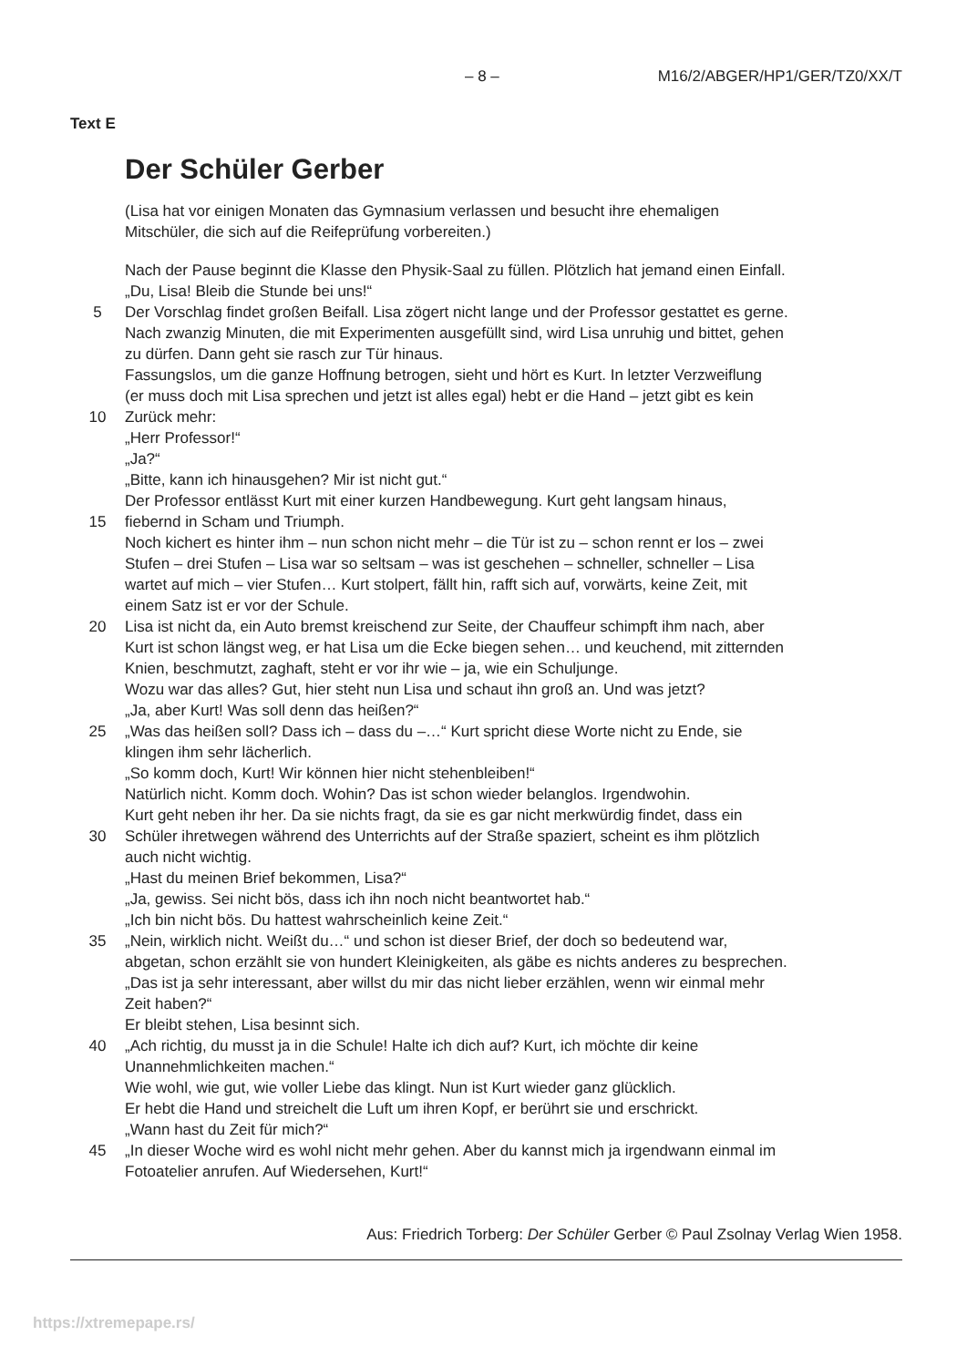– 8 – M16/2/ABGER/HP1/GER/TZ0/XX/T
Text E
Der Schüler Gerber
(Lisa hat vor einigen Monaten das Gymnasium verlassen und besucht ihre ehemaligen
Mitschüler, die sich auf die Reifeprüfung vorbereiten.)
Nach der Pause beginnt die Klasse den Physik-Saal zu füllen. Plötzlich hat jemand einen Einfall.
„Du, Lisa! Bleib die Stunde bei uns!“
5 Der Vorschlag findet großen Beifall. Lisa zögert nicht lange und der Professor gestattet es gerne.
Nach zwanzig Minuten, die mit Experimenten ausgefüllt sind, wird Lisa unruhig und bittet, gehen
zu dürfen. Dann geht sie rasch zur Tür hinaus.
Fassungslos, um die ganze Hoffnung betrogen, sieht und hört es Kurt. In letzter Verzweiflung
(er muss doch mit Lisa sprechen und jetzt ist alles egal) hebt er die Hand – jetzt gibt es kein
10 Zurück mehr:
„Herr Professor!“
„Ja?“
„Bitte, kann ich hinausgehen? Mir ist nicht gut.“
Der Professor entlässt Kurt mit einer kurzen Handbewegung. Kurt geht langsam hinaus,
15 fiebernd in Scham und Triumph.
Noch kichert es hinter ihm – nun schon nicht mehr – die Tür ist zu – schon rennt er los – zwei
Stufen – drei Stufen – Lisa war so seltsam – was ist geschehen – schneller, schneller – Lisa
wartet auf mich – vier Stufen… Kurt stolpert, fällt hin, rafft sich auf, vorwärts, keine Zeit, mit
einem Satz ist er vor der Schule.
20 Lisa ist nicht da, ein Auto bremst kreischend zur Seite, der Chauffeur schimpft ihm nach, aber
Kurt ist schon längst weg, er hat Lisa um die Ecke biegen sehen… und keuchend, mit zitternden
Knien, beschmutzt, zaghaft, steht er vor ihr wie – ja, wie ein Schuljunge.
Wozu war das alles? Gut, hier steht nun Lisa und schaut ihn groß an. Und was jetzt?
„Ja, aber Kurt! Was soll denn das heißen?“
25 „Was das heißen soll? Dass ich – dass du –…“ Kurt spricht diese Worte nicht zu Ende, sie
klingen ihm sehr lächerlich.
„So komm doch, Kurt! Wir können hier nicht stehenbleiben!“
Natürlich nicht. Komm doch. Wohin? Das ist schon wieder belanglos. Irgendwohin.
Kurt geht neben ihr her. Da sie nichts fragt, da sie es gar nicht merkwürdig findet, dass ein
30 Schüler ihretwegen während des Unterrichts auf der Straße spaziert, scheint es ihm plötzlich
auch nicht wichtig.
„Hast du meinen Brief bekommen, Lisa?“
„Ja, gewiss. Sei nicht bös, dass ich ihn noch nicht beantwortet hab.“
„Ich bin nicht bös. Du hattest wahrscheinlich keine Zeit.“
35 „Nein, wirklich nicht. Weißt du…“ und schon ist dieser Brief, der doch so bedeutend war,
abgetan, schon erzählt sie von hundert Kleinigkeiten, als gäbe es nichts anderes zu besprechen.
„Das ist ja sehr interessant, aber willst du mir das nicht lieber erzählen, wenn wir einmal mehr
Zeit haben?“
Er bleibt stehen, Lisa besinnt sich.
40 „Ach richtig, du musst ja in die Schule! Halte ich dich auf? Kurt, ich möchte dir keine
Unannehmlichkeiten machen.“
Wie wohl, wie gut, wie voller Liebe das klingt. Nun ist Kurt wieder ganz glücklich.
Er hebt die Hand und streichelt die Luft um ihren Kopf, er berührt sie und erschrickt.
„Wann hast du Zeit für mich?“
45 „In dieser Woche wird es wohl nicht mehr gehen. Aber du kannst mich ja irgendwann einmal im
Fotoatelier anrufen. Auf Wiedersehen, Kurt!“
Aus: Friedrich Torberg: Der Schüler Gerber © Paul Zsolnay Verlag Wien 1958.
https://xtremepape.rs/